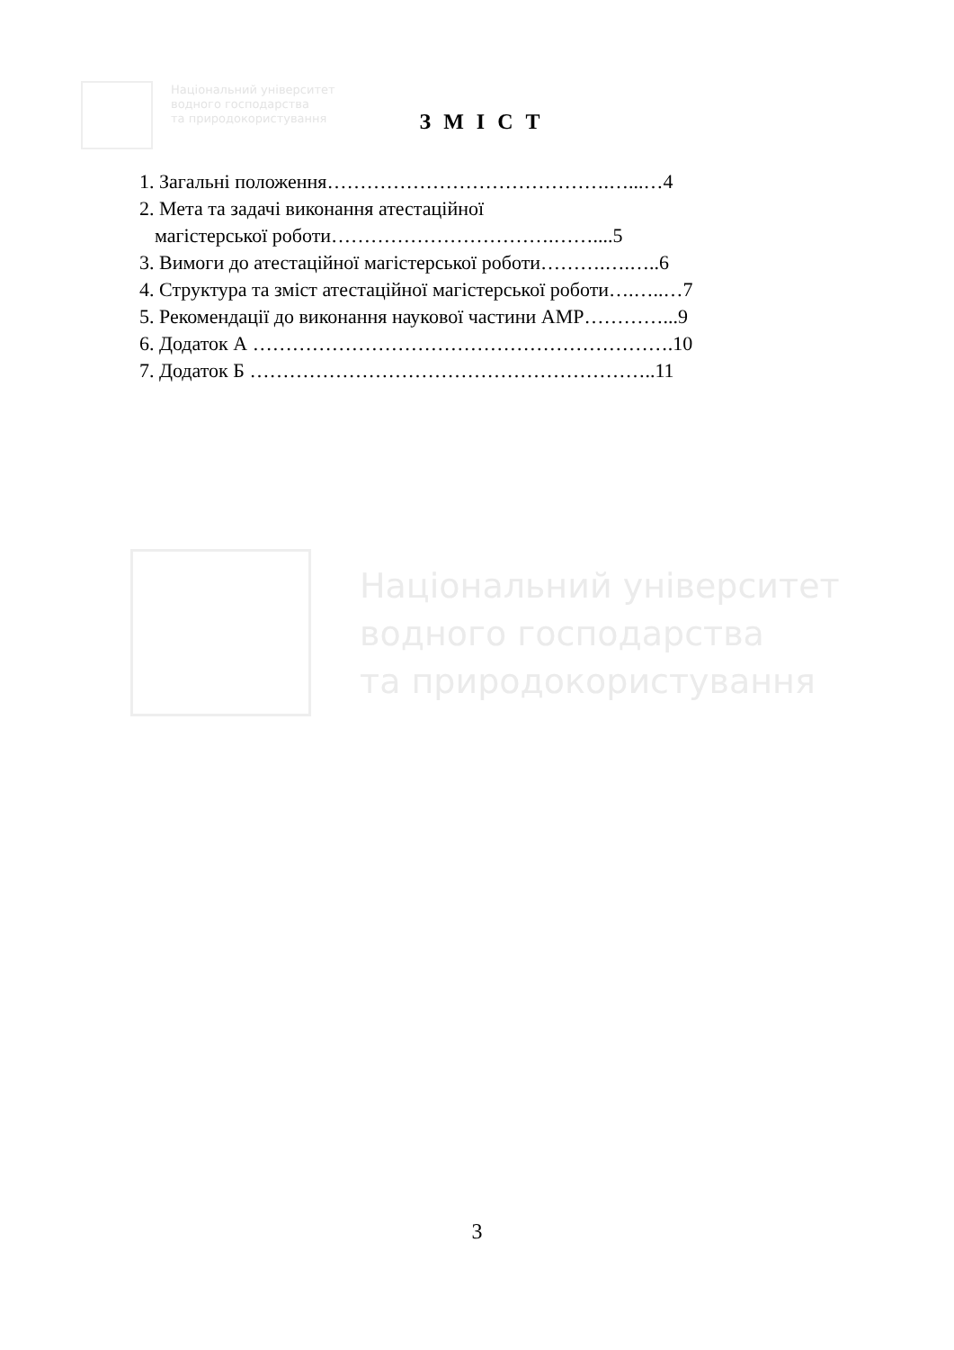Національний університет
водного господарства
та природокористування
Національний університет
водного господарства
та природокористування
З М І С Т
1. Загальні положення…………………………………….…...…4
2. Мета та задачі виконання атестаційної
магістерської роботи…………………………….……....5
3. Вимоги до атестаційної магістерської роботи……….….…..6
4. Структура та зміст атестаційної магістерської роботи….…..…7
5. Рекомендації до виконання наукової частини АМР…………...9
6. Додаток А ……………………………………………………….10
7. Додаток Б ……………………………………………………..11
3